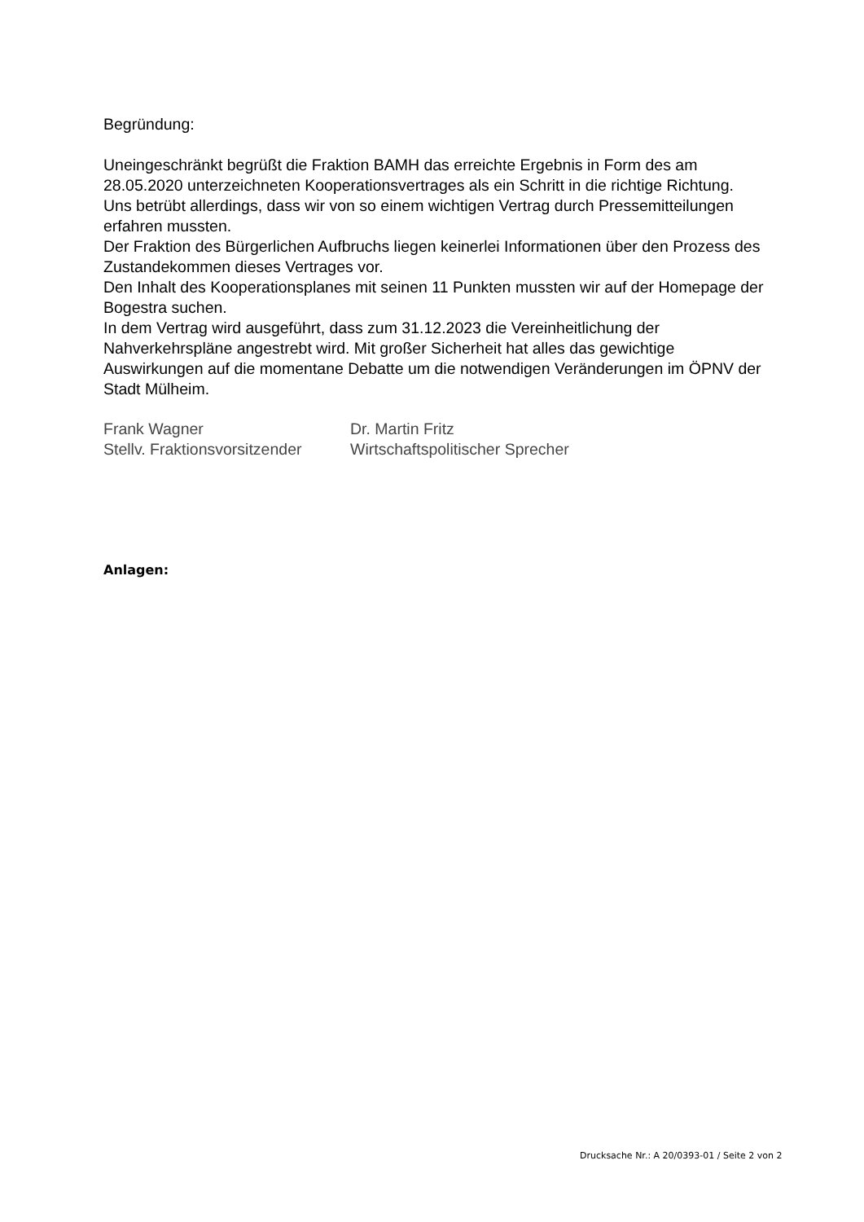Begründung:
Uneingeschränkt begrüßt die Fraktion BAMH das erreichte Ergebnis in Form des am 28.05.2020 unterzeichneten Kooperationsvertrages als ein Schritt in die richtige Richtung.
Uns betrübt allerdings, dass wir von so einem wichtigen Vertrag durch Pressemitteilungen erfahren mussten.
Der Fraktion des Bürgerlichen Aufbruchs liegen keinerlei Informationen über den Prozess des Zustandekommen dieses Vertrages vor.
Den Inhalt des Kooperationsplanes mit seinen 11 Punkten mussten wir auf der Homepage der Bogestra suchen.
In dem Vertrag wird ausgeführt, dass zum 31.12.2023 die Vereinheitlichung der Nahverkehrspläne angestrebt wird. Mit großer Sicherheit hat alles das gewichtige Auswirkungen auf die momentane Debatte um die notwendigen Veränderungen im ÖPNV der Stadt Mülheim.
Frank Wagner
Dr. Martin Fritz
Stellv. Fraktionsvorsitzender
Wirtschaftspolitischer Sprecher
Anlagen:
Drucksache Nr.: A 20/0393-01 / Seite 2 von 2